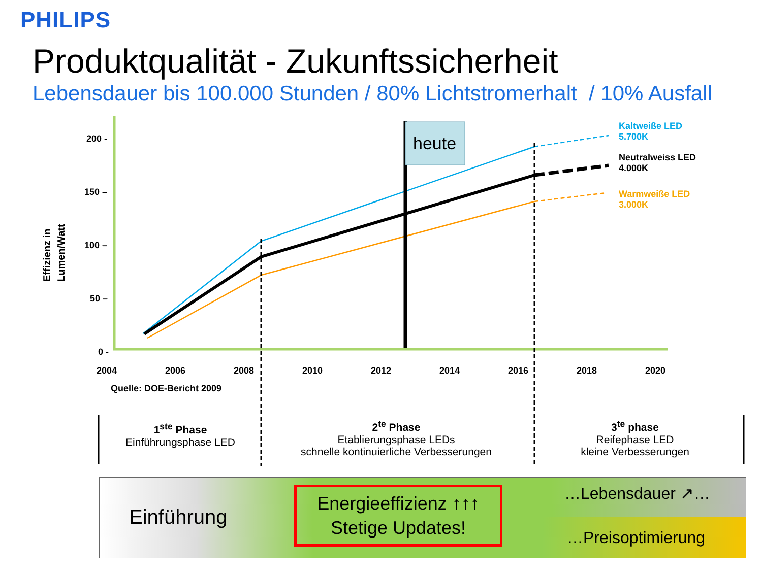PHILIPS
Produktqualität - Zukunftssicherheit
Lebensdauer bis 100.000 Stunden / 80% Lichtstromerhalt / 10% Ausfall
heute
Effizienz in
Lumen/Watt
200 -
150 –
100 –
50 –
0 -
2004 2006 2008 2010 2012 2014 2016 2018 2020
Quelle: DOE-Bericht 2009
Kaltweiße LED
5.700K
Neutralweiss LED
4.000K
Warmweiße LED
3.000K
1<sup>ste</sup> Phase
Einführungsphase LED
2<sup>te</sup> Phase
Etablierungsphase LEDs
schnelle kontinuierliche Verbesserungen
3<sup>te</sup> phase
Reifephase LED
kleine Verbesserungen
Einführung
Energieeffizienz ↑↑↑
Stetige Updates!
…Lebensdauer ↗…
…Preisoptimierung